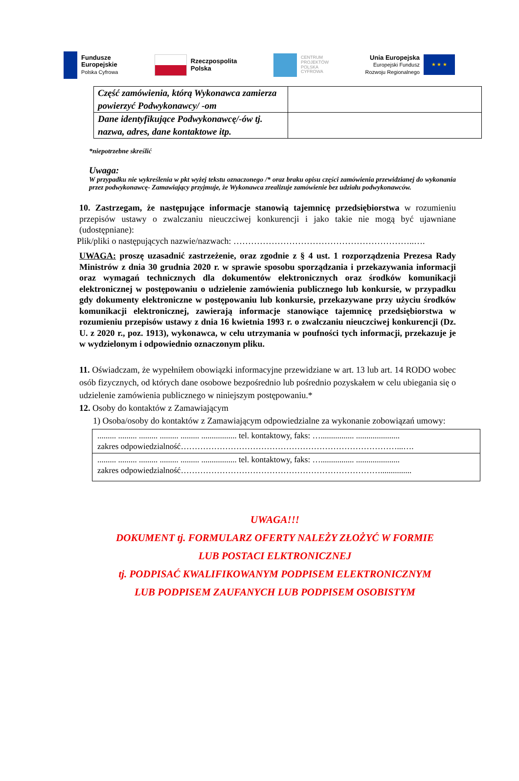Fundusze
Europejskie
Polska Cyfrowa
Rzeczpospolita
Polska
CENTRUM
PROJEKTÓW
POLSKA
CYFROWA
Unia Europejska
Europejski Fundusz
Rozwoju Regionalnego
★ ★ ★
| Część zamówienia, którą Wykonawca zamierza powierzyć Podwykonawcy/ -om | |
| Dane identyfikujące Podwykonawcę/-ów tj. nazwa, adres, dane kontaktowe itp. | |
*niepotrzebne skreślić
Uwaga:
W przypadku nie wykreślenia w pkt wyżej tekstu oznaczonego /* oraz braku opisu części zamówienia przewidzianej do wykonania przez podwykonawcę- Zamawiający przyjmuje, że Wykonawca zrealizuje zamówienie bez udziału podwykonawców.
10. Zastrzegam, że następujące informacje stanowią tajemnicę przedsiębiorstwa w rozumieniu przepisów ustawy o zwalczaniu nieuczciwej konkurencji i jako takie nie mogą być ujawniane (udostępniane):
Plik/pliki o następujących nazwie/nazwach: ……………………………………………………..….
UWAGA: proszę uzasadnić zastrzeżenie, oraz zgodnie z § 4 ust. 1 rozporządzenia Prezesa Rady Ministrów z dnia 30 grudnia 2020 r. w sprawie sposobu sporządzania i przekazywania informacji oraz wymagań technicznych dla dokumentów elektronicznych oraz środków komunikacji elektronicznej w postępowaniu o udzielenie zamówienia publicznego lub konkursie, w przypadku gdy dokumenty elektroniczne w postępowaniu lub konkursie, przekazywane przy użyciu środków komunikacji elektronicznej, zawierają informacje stanowiące tajemnicę przedsiębiorstwa w rozumieniu przepisów ustawy z dnia 16 kwietnia 1993 r. o zwalczaniu nieuczciwej konkurencji (Dz. U. z 2020 r., poz. 1913), wykonawca, w celu utrzymania w poufności tych informacji, przekazuje je w wydzielonym i odpowiednio oznaczonym pliku.
11. Oświadczam, że wypełniłem obowiązki informacyjne przewidziane w art. 13 lub art. 14 RODO wobec osób fizycznych, od których dane osobowe bezpośrednio lub pośrednio pozyskałem w celu ubiegania się o udzielenie zamówienia publicznego w niniejszym postępowaniu.*
12. Osoby do kontaktów z Zamawiającym
1) Osoba/osoby do kontaktów z Zamawiającym odpowiedzialne za wykonanie zobowiązań umowy:
| ......... ......... ......... ......... ......... ................. tel. kontaktowy, faks: …................ ..................... zakres odpowiedzialność……………………………………………………………………...…. |
| ......... ......... ......... ......... ......... ................. tel. kontaktowy, faks: …................ ..................... zakres odpowiedzialność………………………………………………………………............... |
UWAGA!!!
DOKUMENT tj. FORMULARZ OFERTY NALEŻY ZŁOŻYĆ W FORMIE
LUB POSTACI ELKTRONICZNEJ
tj. PODPISAĆ KWALIFIKOWANYM PODPISEM ELEKTRONICZNYM
LUB PODPISEM ZAUFANYCH LUB PODPISEM OSOBISTYM